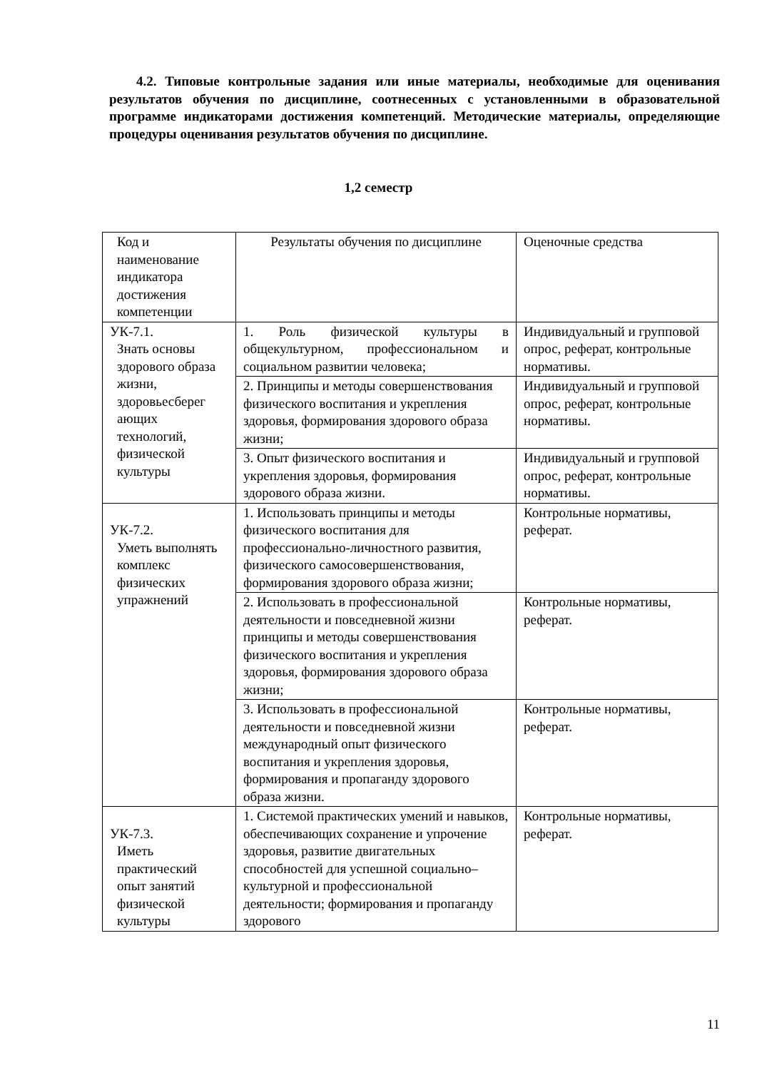4.2. Типовые контрольные задания или иные материалы, необходимые для оценивания результатов обучения по дисциплине, соотнесенных с установленными в образовательной программе индикаторами достижения компетенций. Методические материалы, определяющие процедуры оценивания результатов обучения по дисциплине.
1,2 семестр
| Код и наименование индикатора достижения компетенции | Результаты обучения по дисциплине | Оценочные средства |
| УК-7.1. Знать основы здорового образа жизни, здоровьесберег ающих технологий, физической культуры | 1. Роль физической культуры в общекультурном, профессиональном и социальном развитии человека; | Индивидуальный и групповой опрос, реферат, контрольные нормативы. |
| | 2. Принципы и методы совершенствования физического воспитания и укрепления здоровья, формирования здорового образа жизни; | Индивидуальный и групповой опрос, реферат, контрольные нормативы. |
| | 3. Опыт физического воспитания и укрепления здоровья, формирования здорового образа жизни. | Индивидуальный и групповой опрос, реферат, контрольные нормативы. |
| УК-7.2. Уметь выполнять комплекс физических упражнений | 1. Использовать принципы и методы физического воспитания для профессионально-личностного развития, физического самосовершенствования, формирования здорового образа жизни; | Контрольные нормативы, реферат. |
| | 2. Использовать в профессиональной деятельности и повседневной жизни принципы и методы совершенствования физического воспитания и укрепления здоровья, формирования здорового образа жизни; | Контрольные нормативы, реферат. |
| | 3. Использовать в профессиональной деятельности и повседневной жизни международный опыт физического воспитания и укрепления здоровья, формирования и пропаганду здорового образа жизни. | Контрольные нормативы, реферат. |
| УК-7.3. Иметь практический опыт занятий физической культуры | 1. Системой практических умений и навыков, обеспечивающих сохранение и упрочение здоровья, развитие двигательных способностей для успешной социально–культурной и профессиональной деятельности; формирования и пропаганду здорового | Контрольные нормативы, реферат. |
11